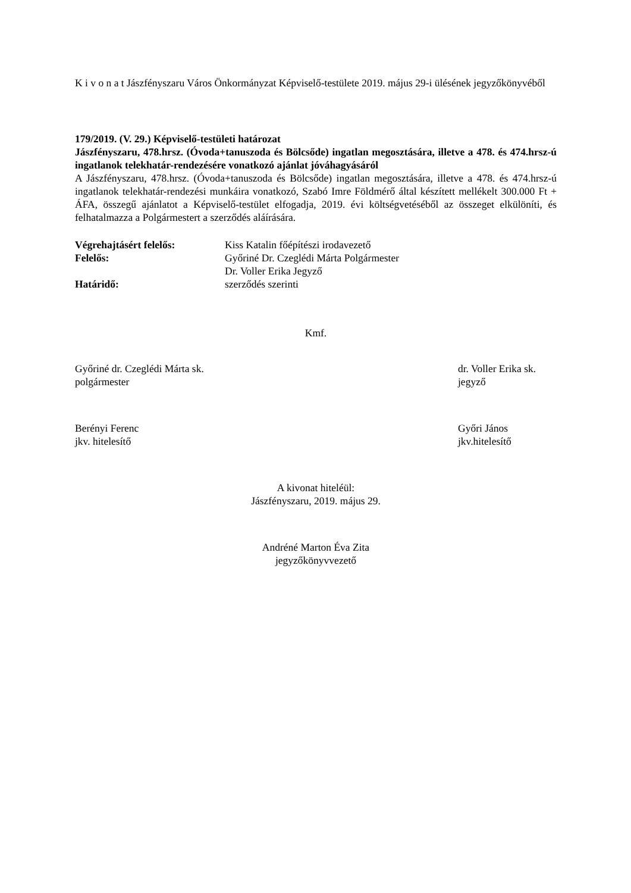K i v o n a t Jászfényszaru Város Önkormányzat Képviselő-testülete 2019. május 29-i ülésének jegyzőkönyvéből
179/2019. (V. 29.) Képviselő-testületi határozat
Jászfényszaru, 478.hrsz. (Óvoda+tanuszoda és Bölcsőde) ingatlan megosztására, illetve a 478. és 474.hrsz-ú ingatlanok telekhatár-rendezésére vonatkozó ajánlat jóváhagyásáról
A Jászfényszaru, 478.hrsz. (Óvoda+tanuszoda és Bölcsőde) ingatlan megosztására, illetve a 478. és 474.hrsz-ú ingatlanok telekhatár-rendezési munkáira vonatkozó, Szabó Imre Földmérő által készített mellékelt 300.000 Ft + ÁFA, összegű ajánlatot a Képviselő-testület elfogadja, 2019. évi költségvetéséből az összeget elkülöníti, és felhatalmazza a Polgármestert a szerződés aláírására.
Végrehajtásért felelős: Kiss Katalin főépítészi irodavezető Felelős: Győriné Dr. Czeglédi Márta Polgármester Dr. Voller Erika Jegyző Határidő: szerződés szerinti
Kmf.
Győriné dr. Czeglédi Márta sk.
polgármester
dr. Voller Erika sk.
jegyző
Berényi Ferenc
jkv. hitelesítő
Győri János
jkv.hitelesítő
A kivonat hiteléül:
Jászfényszaru, 2019. május 29.
Andréné Marton Éva Zita
jegyzőkönyvvezető